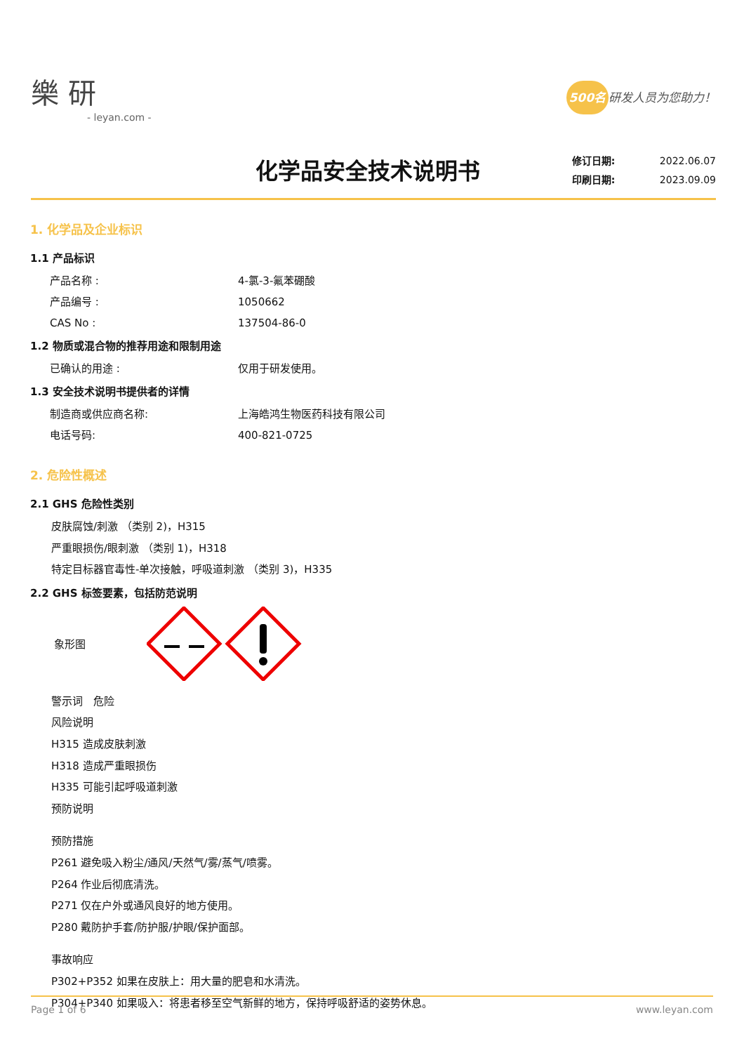樂 研
- leyan.com -
500名 研发人员为您助力！
化学品安全技术说明书
修订日期: 2022.06.07
印刷日期: 2023.09.09
1. 化学品及企业标识
1.1 产品标识
产品名称 : 4-氯-3-氟苯硼酸
产品编号 : 1050662
CAS No : 137504-86-0
1.2 物质或混合物的推荐用途和限制用途
已确认的用途 : 仅用于研发使用。
1.3 安全技术说明书提供者的详情
制造商或供应商名称: 上海皓鸿生物医药科技有限公司
电话号码: 400-821-0725
2. 危险性概述
2.1 GHS 危险性类别
皮肤腐蚀/刺激 （类别 2)，H315
严重眼损伤/眼刺激 （类别 1)，H318
特定目标器官毒性-单次接触，呼吸道刺激 （类别 3)，H335
2.2 GHS 标签要素，包括防范说明
象形图
警示词　危险
风险说明
H315 造成皮肤刺激
H318 造成严重眼损伤
H335 可能引起呼吸道刺激
预防说明
预防措施
P261 避免吸入粉尘/通风/天然气/雾/蒸气/喷雾。
P264 作业后彻底清洗。
P271 仅在户外或通风良好的地方使用。
P280 戴防护手套/防护服/护眼/保护面部。
事故响应
P302+P352 如果在皮肤上：用大量的肥皂和水清洗。
P304+P340 如果吸入：将患者移至空气新鲜的地方，保持呼吸舒适的姿势休息。
Page 1 of 6 www.leyan.com